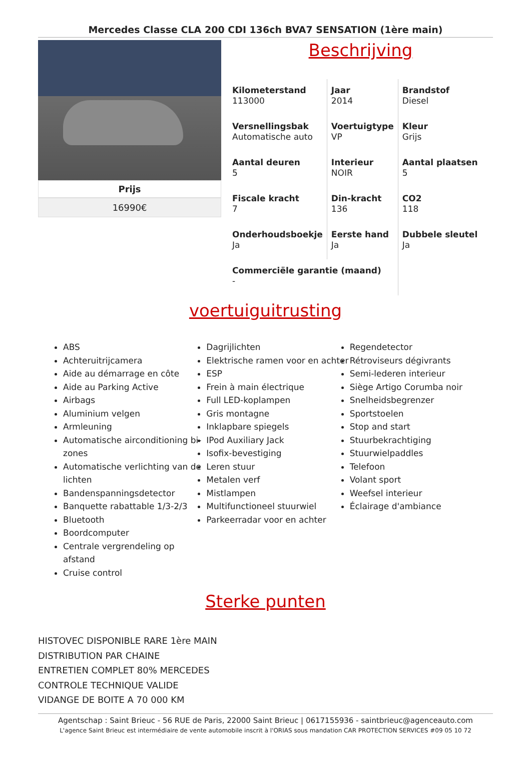Mercedes Classe CLA 200 CDI 136ch BVA7 SENSATION (1ère main)
Prijs
16990€
Beschrijving
| Kilometerstand 113000 | Jaar 2014 | Brandstof Diesel |
| Versnellingsbak Automatische auto | Voertuigtype VP | Kleur Grijs |
| Aantal deuren 5 | Interieur NOIR | Aantal plaatsen 5 |
| Fiscale kracht 7 | Din-kracht 136 | CO2 118 |
| Onderhoudsboekje Ja | Eerste hand Ja | Dubbele sleutel Ja |
| Commerciële garantie (maand) - | | |
voertuiguitrusting
ABS
Achteruitrijcamera
Aide au démarrage en côte
Aide au Parking Active
Airbags
Aluminium velgen
Armleuning
Automatische airconditioning bi-zones
Automatische verlichting van de lichten
Bandenspanningsdetector
Banquette rabattable 1/3-2/3
Bluetooth
Boordcomputer
Centrale vergrendeling op afstand
Cruise control
Dagrijlichten
Elektrische ramen voor en achter
ESP
Frein à main électrique
Full LED-koplampen
Gris montagne
Inklapbare spiegels
IPod Auxiliary Jack
Isofix-bevestiging
Leren stuur
Metalen verf
Mistlampen
Multifunctioneel stuurwiel
Parkeerradar voor en achter
Regendetector
Rétroviseurs dégivrants
Semi-lederen interieur
Siège Artigo Corumba noir
Snelheidsbegrenzer
Sportstoelen
Stop and start
Stuurbekrachtiging
Stuurwielpaddles
Telefoon
Volant sport
Weefsel interieur
Éclairage d'ambiance
Sterke punten
HISTOVEC DISPONIBLE RARE 1ère MAIN
DISTRIBUTION PAR CHAINE
ENTRETIEN COMPLET 80% MERCEDES
CONTROLE TECHNIQUE VALIDE
VIDANGE DE BOITE A 70 000 KM
Agentschap : Saint Brieuc - 56 RUE de Paris, 22000 Saint Brieuc | 0617155936 - saintbrieuc@agenceauto.com
L'agence Saint Brieuc est intermédiaire de vente automobile inscrit à l'ORIAS sous mandation CAR PROTECTION SERVICES #09 05 10 72